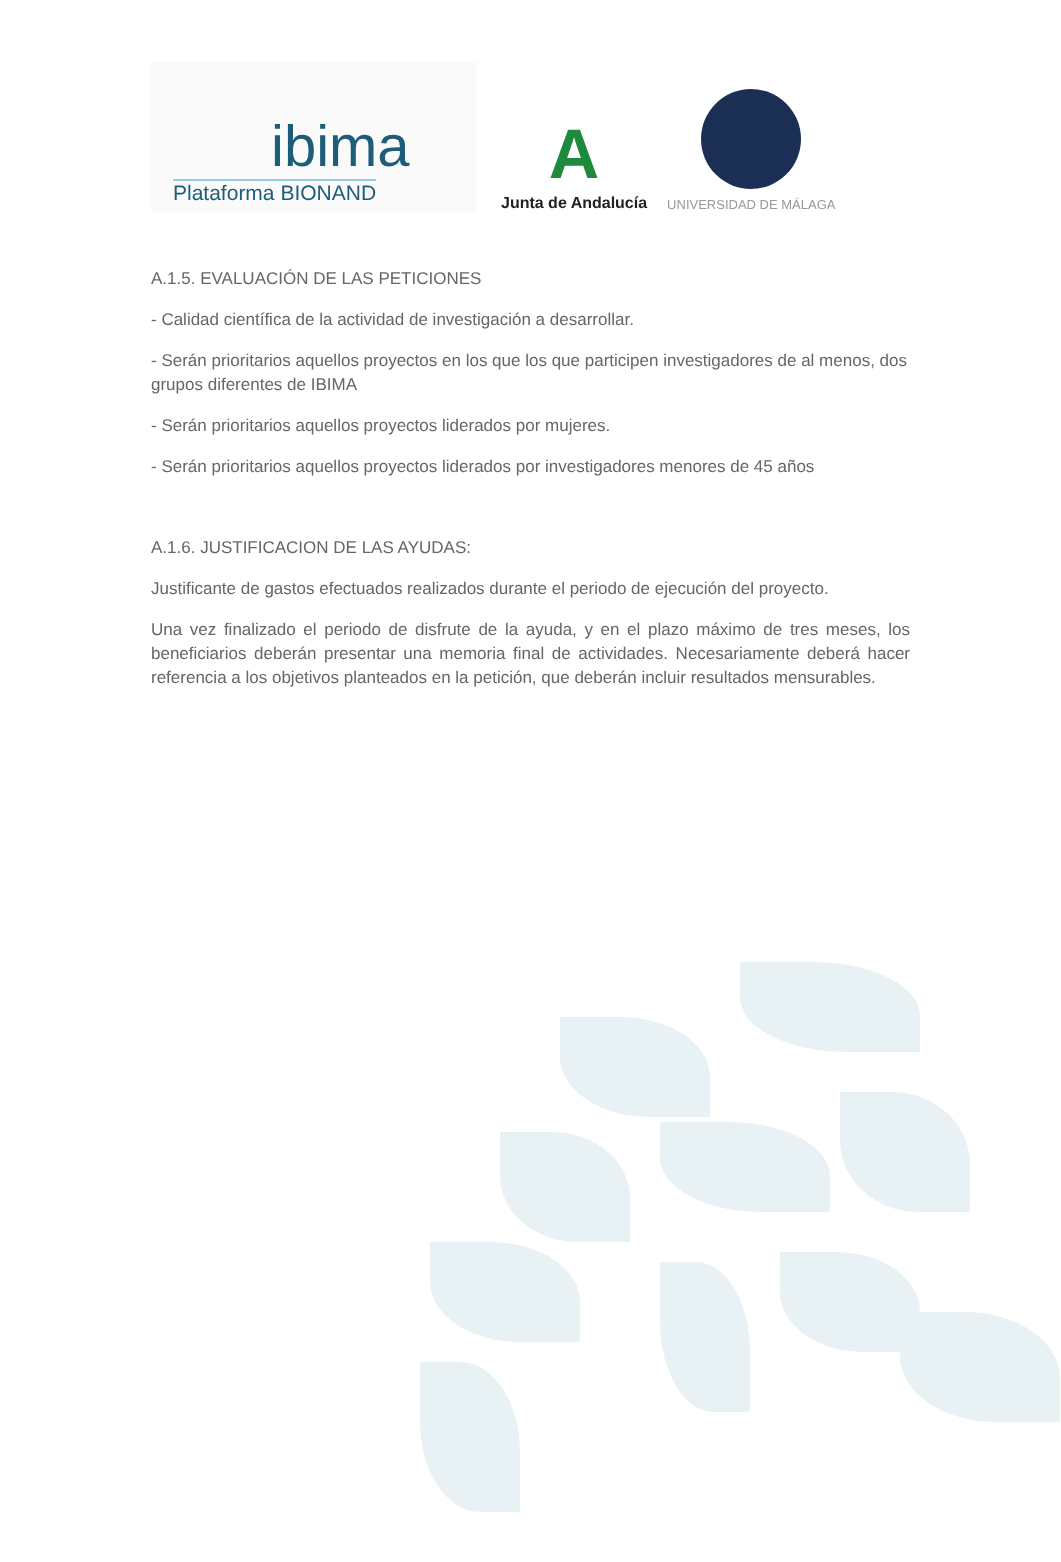ibima
Plataforma BIONAND
A
Junta de Andalucía
UNIVERSIDAD DE MÁLAGA
A.1.5. EVALUACIÓN DE LAS PETICIONES
- Calidad científica de la actividad de investigación a desarrollar.
- Serán prioritarios aquellos proyectos en los que los que participen investigadores de al menos, dos grupos diferentes de IBIMA
- Serán prioritarios aquellos proyectos liderados por mujeres.
- Serán prioritarios aquellos proyectos liderados por investigadores menores de 45 años
A.1.6. JUSTIFICACION DE LAS AYUDAS:
Justificante de gastos efectuados realizados durante el periodo de ejecución del proyecto.
Una vez finalizado el periodo de disfrute de la ayuda, y en el plazo máximo de tres meses, los beneficiarios deberán presentar una memoria final de actividades. Necesariamente deberá hacer referencia a los objetivos planteados en la petición, que deberán incluir resultados mensurables.